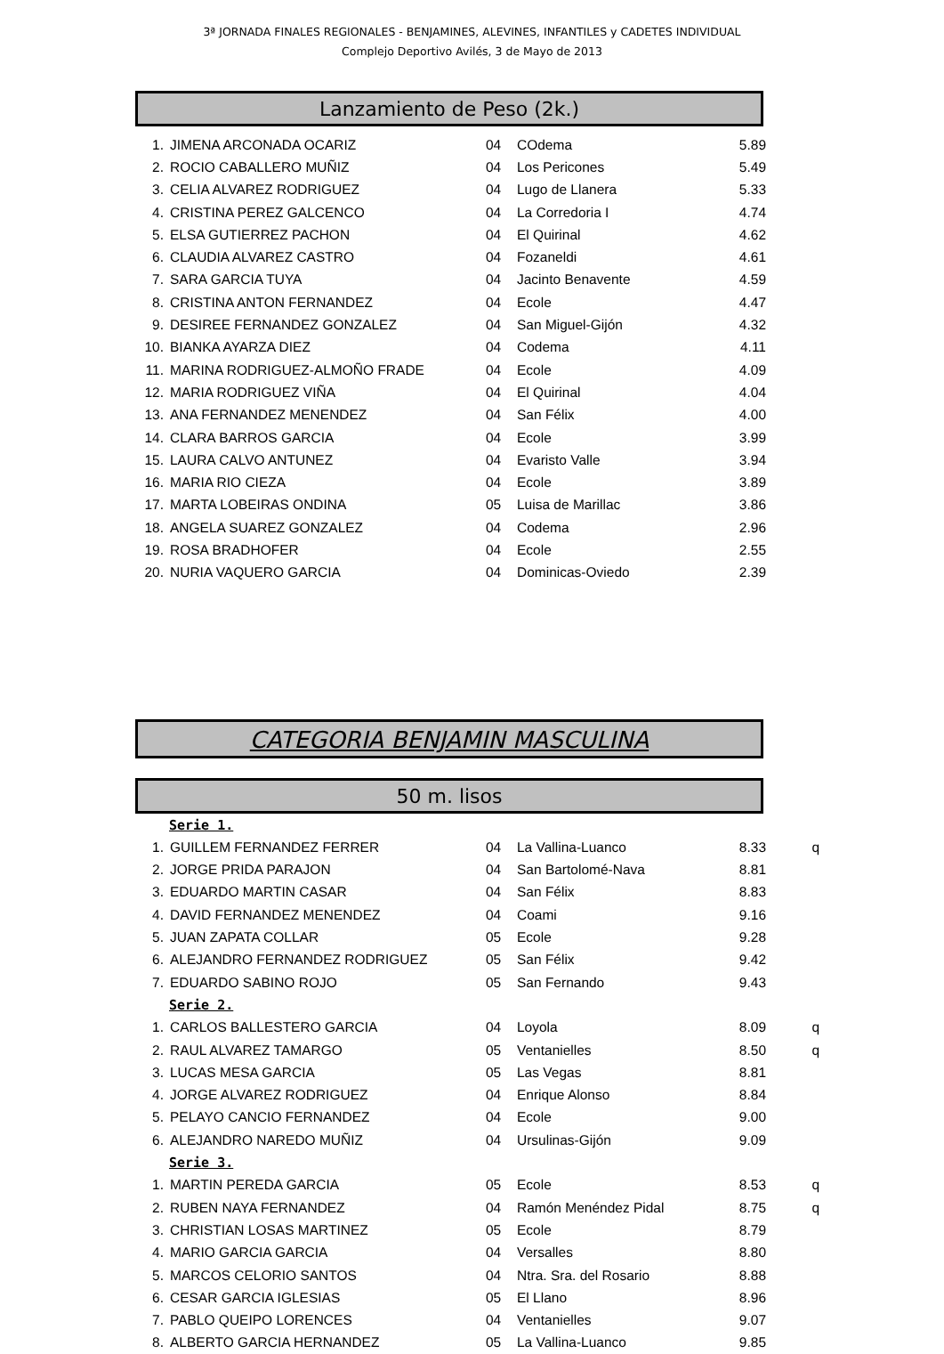3ª JORNADA FINALES REGIONALES - BENJAMINES, ALEVINES, INFANTILES y CADETES INDIVIDUAL
Complejo Deportivo Avilés, 3 de Mayo de 2013
Lanzamiento de Peso (2k.)
| 1. | JIMENA ARCONADA OCARIZ | 04 | COdema | 5.89 |
| 2. | ROCIO CABALLERO MUÑIZ | 04 | Los Pericones | 5.49 |
| 3. | CELIA ALVAREZ RODRIGUEZ | 04 | Lugo de Llanera | 5.33 |
| 4. | CRISTINA PEREZ GALCENCO | 04 | La Corredoria I | 4.74 |
| 5. | ELSA GUTIERREZ PACHON | 04 | El Quirinal | 4.62 |
| 6. | CLAUDIA ALVAREZ CASTRO | 04 | Fozaneldi | 4.61 |
| 7. | SARA GARCIA TUYA | 04 | Jacinto Benavente | 4.59 |
| 8. | CRISTINA ANTON FERNANDEZ | 04 | Ecole | 4.47 |
| 9. | DESIREE FERNANDEZ GONZALEZ | 04 | San Miguel-Gijón | 4.32 |
| 10. | BIANKA AYARZA DIEZ | 04 | Codema | 4.11 |
| 11. | MARINA RODRIGUEZ-ALMOÑO FRADE | 04 | Ecole | 4.09 |
| 12. | MARIA RODRIGUEZ VIÑA | 04 | El Quirinal | 4.04 |
| 13. | ANA FERNANDEZ MENENDEZ | 04 | San Félix | 4.00 |
| 14. | CLARA BARROS GARCIA | 04 | Ecole | 3.99 |
| 15. | LAURA CALVO ANTUNEZ | 04 | Evaristo Valle | 3.94 |
| 16. | MARIA RIO CIEZA | 04 | Ecole | 3.89 |
| 17. | MARTA LOBEIRAS ONDINA | 05 | Luisa de Marillac | 3.86 |
| 18. | ANGELA SUAREZ GONZALEZ | 04 | Codema | 2.96 |
| 19. | ROSA BRADHOFER | 04 | Ecole | 2.55 |
| 20. | NURIA VAQUERO GARCIA | 04 | Dominicas-Oviedo | 2.39 |
CATEGORIA BENJAMIN MASCULINA
50 m. lisos
| Serie 1. | | | | | |
| 1. | GUILLEM FERNANDEZ FERRER | 04 | La Vallina-Luanco | 8.33 | q |
| 2. | JORGE PRIDA PARAJON | 04 | San Bartolomé-Nava | 8.81 | |
| 3. | EDUARDO MARTIN CASAR | 04 | San Félix | 8.83 | |
| 4. | DAVID FERNANDEZ MENENDEZ | 04 | Coami | 9.16 | |
| 5. | JUAN ZAPATA COLLAR | 05 | Ecole | 9.28 | |
| 6. | ALEJANDRO FERNANDEZ RODRIGUEZ | 05 | San Félix | 9.42 | |
| 7. | EDUARDO SABINO ROJO | 05 | San Fernando | 9.43 | |
| Serie 2. | | | | | |
| 1. | CARLOS BALLESTERO GARCIA | 04 | Loyola | 8.09 | q |
| 2. | RAUL ALVAREZ TAMARGO | 05 | Ventanielles | 8.50 | q |
| 3. | LUCAS MESA GARCIA | 05 | Las Vegas | 8.81 | |
| 4. | JORGE ALVAREZ RODRIGUEZ | 04 | Enrique Alonso | 8.84 | |
| 5. | PELAYO CANCIO FERNANDEZ | 04 | Ecole | 9.00 | |
| 6. | ALEJANDRO NAREDO MUÑIZ | 04 | Ursulinas-Gijón | 9.09 | |
| Serie 3. | | | | | |
| 1. | MARTIN PEREDA GARCIA | 05 | Ecole | 8.53 | q |
| 2. | RUBEN NAYA FERNANDEZ | 04 | Ramón Menéndez Pidal | 8.75 | q |
| 3. | CHRISTIAN LOSAS MARTINEZ | 05 | Ecole | 8.79 | |
| 4. | MARIO GARCIA GARCIA | 04 | Versalles | 8.80 | |
| 5. | MARCOS CELORIO SANTOS | 04 | Ntra. Sra. del Rosario | 8.88 | |
| 6. | CESAR GARCIA IGLESIAS | 05 | El Llano | 8.96 | |
| 7. | PABLO QUEIPO LORENCES | 04 | Ventanielles | 9.07 | |
| 8. | ALBERTO GARCIA HERNANDEZ | 05 | La Vallina-Luanco | 9.85 | |